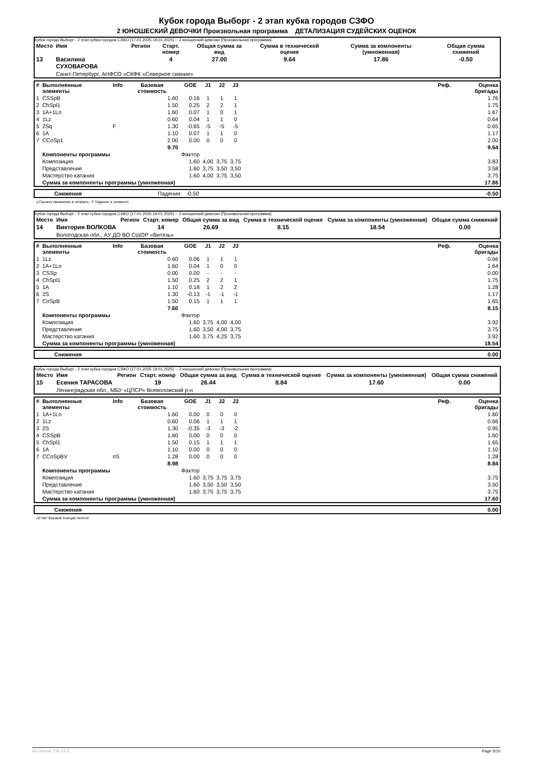Кубок города Выборг - 2 этап кубка городов СЗФО
2 ЮНОШЕСКИЙ ДЕВОЧКИ Произвольная программа ДЕТАЛИЗАЦИЯ СУДЕЙСКИХ ОЦЕНОК
Кубок города Выборг - 2 этап кубка городов СЗФО (17.01.2025-19.01.2025) -- 2 юношеский девочки (Произвольная программа)
| Место | Имя | Регион | Старт. номер | Общая сумма за вид | Сумма в технической оценке | Сумма за компоненты (умноженная) | Общая сумма снижений |
| --- | --- | --- | --- | --- | --- | --- | --- |
| 13 | Василина СУХОВАРОВА | | 4 | 27.00 | 9.64 | 17.86 | -0.50 |
| | Санкт-Петербург, АНФСО «СКФК «Северное сияние» | | | | | | |
| # | Выполненные элементы | Info | Базовая стоимость | GOE | J1 | J2 | J3 | | Реф. | Оценка бригады |
| --- | --- | --- | --- | --- | --- | --- | --- | --- | --- | --- |
| 1 | CSSpB | | 1.60 | 0.16 | 1 | 1 | 1 | | | 1.76 |
| 2 | ChSpl1 | | 1.50 | 0.25 | 2 | 2 | 1 | | | 1.75 |
| 3 | 1A+1Lo | | 1.60 | 0.07 | 1 | 0 | 1 | | | 1.67 |
| 4 | 1Lz | | 0.60 | 0.04 | 1 | 1 | 0 | | | 0.64 |
| 5 | 2Sq | F | 1.30 | -0.65 | -5 | -5 | -5 | | | 0.65 |
| 6 | 1A | | 1.10 | 0.07 | 1 | 1 | 0 | | | 1.17 |
| 7 | CCoSp1 | | 2.00 | 0.00 | 0 | 0 | 0 | | | 2.00 |
| | | | 9.70 | | | | | | | 9.64 |
| | Компоненты программы | | | Фактор | | | | | | |
| | Композиция | | | 1.60 | 4,00 | 3,75 | 3,75 | | | 3.83 |
| | Представление | | | 1.60 | 3,75 | 3,50 | 3,50 | | | 3.58 |
| | Мастерство катания | | | 1.60 | 4,00 | 3,75 | 3,50 | | | 3.75 |
| | Сумма за компоненты программы (умноженная) | | | | | | | | | 17.86 |
| | Снижения | Падения: -0.50 | -0.50 |
q Прыжок приземлён в четверть F Падение в элементе
Кубок города Выборг - 2 этап кубка городов СЗФО (17.01.2025-19.01.2025) -- 2 юношеский девочки (Произвольная программа)
| Место | Имя | Регион | Старт. номер | Общая сумма за вид | Сумма в технической оценке | Сумма за компоненты (умноженная) | Общая сумма снижений |
| --- | --- | --- | --- | --- | --- | --- | --- |
| 14 | Виктория ВОЛКОВА | | 14 | 26.69 | 8.15 | 18.54 | 0.00 |
| | Вологодская обл., АУ ДО ВО СШОР «Витязь» | | | | | | |
| # | Выполненные элементы | Info | Базовая стоимость | GOE | J1 | J2 | J3 | | Реф. | Оценка бригады |
| --- | --- | --- | --- | --- | --- | --- | --- | --- | --- | --- |
| 1 | 1Lz | | 0.60 | 0.06 | 1 | 1 | 1 | | | 0.66 |
| 2 | 1A+1Lo | | 1.60 | 0.04 | 1 | 0 | 0 | | | 1.64 |
| 3 | CSSp | | 0.00 | 0.00 | - | - | - | | | 0.00 |
| 4 | ChSpl1 | | 1.50 | 0.25 | 2 | 2 | 1 | | | 1.75 |
| 5 | 1A | | 1.10 | 0.18 | 1 | 2 | 2 | | | 1.28 |
| 6 | 2S | | 1.30 | -0.13 | -1 | -1 | -1 | | | 1.17 |
| 7 | CoSpB | | 1.50 | 0.15 | 1 | 1 | 1 | | | 1.65 |
| | | | 7.60 | | | | | | | 8.15 |
| | Компоненты программы | | | Фактор | | | | | | |
| | Композиция | | | 1.60 | 3,75 | 4,00 | 4,00 | | | 3.92 |
| | Представление | | | 1.60 | 3,50 | 4,00 | 3,75 | | | 3.75 |
| | Мастерство катания | | | 1.60 | 3,75 | 4,25 | 3,75 | | | 3.92 |
| | Сумма за компоненты программы (умноженная) | | | | | | | | | 18.54 |
| | Снижения | 0.00 |
Кубок города Выборг - 2 этап кубка городов СЗФО (17.01.2025-19.01.2025) -- 2 юношеский девочки (Произвольная программа)
| Место | Имя | Регион | Старт. номер | Общая сумма за вид | Сумма в технической оценке | Сумма за компоненты (умноженная) | Общая сумма снижений |
| --- | --- | --- | --- | --- | --- | --- | --- |
| 15 | Есения ТАРАСОВА | | 19 | 26.44 | 8.84 | 17.60 | 0.00 |
| | Ленинградская обл., МБУ «ЦПСР» Всеволожский р-н | | | | | | |
| # | Выполненные элементы | Info | Базовая стоимость | GOE | J1 | J2 | J3 | | Реф. | Оценка бригады |
| --- | --- | --- | --- | --- | --- | --- | --- | --- | --- | --- |
| 1 | 1A+1Lo | | 1.60 | 0.00 | 0 | 0 | 0 | | | 1.60 |
| 2 | 1Lz | | 0.60 | 0.06 | 1 | 1 | 1 | | | 0.66 |
| 3 | 2S | | 1.30 | -0.35 | -3 | -3 | -2 | | | 0.95 |
| 4 | CSSpB | | 1.60 | 0.00 | 0 | 0 | 0 | | | 1.60 |
| 5 | ChSpl1 | | 1.50 | 0.15 | 1 | 1 | 1 | | | 1.65 |
| 6 | 1A | | 1.10 | 0.00 | 0 | 0 | 0 | | | 1.10 |
| 7 | CCoSpBV | nS | 1.28 | 0.00 | 0 | 0 | 0 | | | 1.28 |
| | | | 8.98 | | | | | | | 8.84 |
| | Компоненты программы | | | Фактор | | | | | | |
| | Композиция | | | 1.60 | 3,75 | 3,75 | 3,75 | | | 3.75 |
| | Представление | | | 1.60 | 3,50 | 3,50 | 3,50 | | | 3.50 |
| | Мастерство катания | | | 1.60 | 3,75 | 3,75 | 3,75 | | | 3.75 |
| | Сумма за компоненты программы (умноженная) | | | | | | | | | 17.60 |
| | Снижения | 0.00 |
nS Нет базовой позиции 'волчок'
RU-Report 73A 0.0.5 Page 5/10